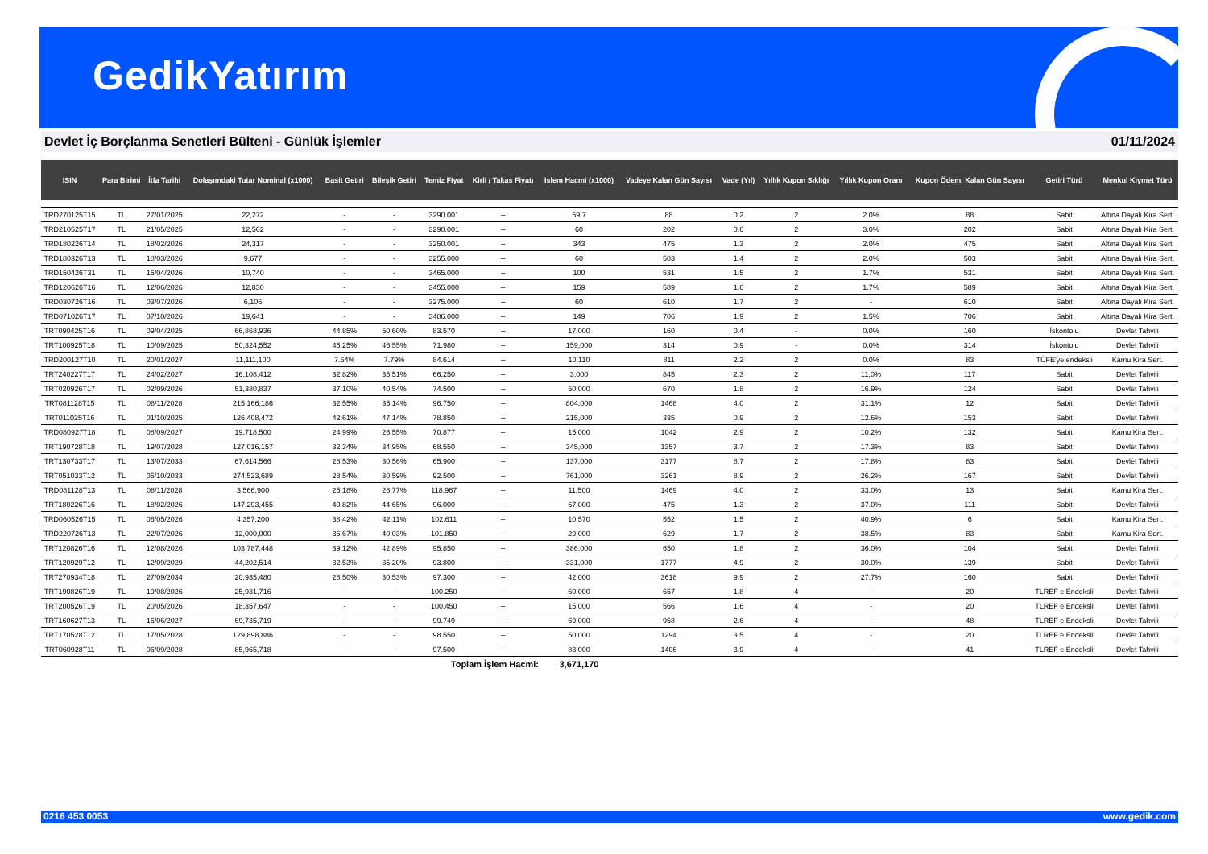GedikYatırım
Devlet İç Borçlanma Senetleri Bülteni - Günlük İşlemler 01/11/2024
| ISIN | Para Birimi | İtfa Tarihi | Dolaşımdaki Tutar Nominal (x1000) | Basit Getiri | Bileşik Getiri | Temiz Fiyat | Kirli / Takas Fiyatı | Islem Hacmi (x1000) | Vadeye Kalan Gün Sayısı | Vade (Yıl) | Yıllık Kupon Sıklığı | Yıllık Kupon Oranı | Kupon Ödem. Kalan Gün Sayısı | Getiri Türü | Menkul Kıymet Türü |
| --- | --- | --- | --- | --- | --- | --- | --- | --- | --- | --- | --- | --- | --- | --- | --- |
| TRD270125T15 | TL | 27/01/2025 | 22,272 | - | - | 3290.001 | -- | 59.7 | 88 | 0.2 | 2 | 2.0% | 88 | Sabit | Altına Dayalı Kira Sert. |
| TRD210525T17 | TL | 21/05/2025 | 12,562 | - | - | 3290.001 | -- | 60 | 202 | 0.6 | 2 | 3.0% | 202 | Sabit | Altına Dayalı Kira Sert. |
| TRD180226T14 | TL | 18/02/2026 | 24,317 | - | - | 3250.001 | -- | 343 | 475 | 1.3 | 2 | 2.0% | 475 | Sabit | Altına Dayalı Kira Sert. |
| TRD180326T13 | TL | 18/03/2026 | 9,677 | - | - | 3255.000 | -- | 60 | 503 | 1.4 | 2 | 2.0% | 503 | Sabit | Altına Dayalı Kira Sert. |
| TRD150426T31 | TL | 15/04/2026 | 10,740 | - | - | 3465.000 | -- | 100 | 531 | 1.5 | 2 | 1.7% | 531 | Sabit | Altına Dayalı Kira Sert. |
| TRD120626T16 | TL | 12/06/2026 | 12,830 | - | - | 3455.000 | -- | 159 | 589 | 1.6 | 2 | 1.7% | 589 | Sabit | Altına Dayalı Kira Sert. |
| TRD030726T16 | TL | 03/07/2026 | 6,106 | - | - | 3275.000 | -- | 60 | 610 | 1.7 | 2 | - | 610 | Sabit | Altına Dayalı Kira Sert. |
| TRD071026T17 | TL | 07/10/2026 | 19,641 | - | - | 3486.000 | -- | 149 | 706 | 1.9 | 2 | 1.5% | 706 | Sabit | Altına Dayalı Kira Sert. |
| TRT090425T16 | TL | 09/04/2025 | 66,868,936 | 44.85% | 50.60% | 83.570 | -- | 17,000 | 160 | 0.4 | - | 0.0% | 160 | İskontolu | Devlet Tahvili |
| TRT100925T18 | TL | 10/09/2025 | 50,324,552 | 45.25% | 46.55% | 71.980 | -- | 159,000 | 314 | 0.9 | - | 0.0% | 314 | İskontolu | Devlet Tahvili |
| TRD200127T10 | TL | 20/01/2027 | 11,111,100 | 7.64% | 7.79% | 84.614 | -- | 10,110 | 811 | 2.2 | 2 | 0.0% | 83 | TÜFE'ye endeksli | Kamu Kira Sert. |
| TRT240227T17 | TL | 24/02/2027 | 16,108,412 | 32.82% | 35.51% | 66.250 | -- | 3,000 | 845 | 2.3 | 2 | 11.0% | 117 | Sabit | Devlet Tahvili |
| TRT020926T17 | TL | 02/09/2026 | 51,380,837 | 37.10% | 40.54% | 74.500 | -- | 50,000 | 670 | 1.8 | 2 | 16.9% | 124 | Sabit | Devlet Tahvili |
| TRT081128T15 | TL | 08/11/2028 | 215,166,186 | 32.55% | 35.14% | 96.750 | -- | 804,000 | 1468 | 4.0 | 2 | 31.1% | 12 | Sabit | Devlet Tahvili |
| TRT011025T16 | TL | 01/10/2025 | 126,408,472 | 42.61% | 47.14% | 78.850 | -- | 215,000 | 335 | 0.9 | 2 | 12.6% | 153 | Sabit | Devlet Tahvili |
| TRD080927T18 | TL | 08/09/2027 | 19,718,500 | 24.99% | 26.55% | 70.877 | -- | 15,000 | 1042 | 2.9 | 2 | 10.2% | 132 | Sabit | Kamu Kira Sert. |
| TRT190728T18 | TL | 19/07/2028 | 127,016,157 | 32.34% | 34.95% | 68.550 | -- | 345,000 | 1357 | 3.7 | 2 | 17.3% | 83 | Sabit | Devlet Tahvili |
| TRT130733T17 | TL | 13/07/2033 | 67,614,566 | 28.53% | 30.56% | 65.900 | -- | 137,000 | 3177 | 8.7 | 2 | 17.8% | 83 | Sabit | Devlet Tahvili |
| TRT051033T12 | TL | 05/10/2033 | 274,523,689 | 28.54% | 30.59% | 92.500 | -- | 761,000 | 3261 | 8.9 | 2 | 26.2% | 167 | Sabit | Devlet Tahvili |
| TRD081128T13 | TL | 08/11/2028 | 3,566,900 | 25.18% | 26.77% | 118.967 | -- | 11,500 | 1469 | 4.0 | 2 | 33.0% | 13 | Sabit | Kamu Kira Sert. |
| TRT180226T16 | TL | 18/02/2026 | 147,293,455 | 40.82% | 44.65% | 96.000 | -- | 67,000 | 475 | 1.3 | 2 | 37.0% | 111 | Sabit | Devlet Tahvili |
| TRD060526T15 | TL | 06/05/2026 | 4,357,200 | 38.42% | 42.11% | 102.611 | -- | 10,570 | 552 | 1.5 | 2 | 40.9% | 6 | Sabit | Kamu Kira Sert. |
| TRD220726T13 | TL | 22/07/2026 | 12,000,000 | 36.67% | 40.03% | 101.850 | -- | 29,000 | 629 | 1.7 | 2 | 38.5% | 83 | Sabit | Kamu Kira Sert. |
| TRT120826T16 | TL | 12/08/2026 | 103,787,448 | 39.12% | 42.89% | 95.850 | -- | 386,000 | 650 | 1.8 | 2 | 36.0% | 104 | Sabit | Devlet Tahvili |
| TRT120929T12 | TL | 12/09/2029 | 44,202,514 | 32.53% | 35.20% | 93.800 | -- | 331,000 | 1777 | 4.9 | 2 | 30.0% | 139 | Sabit | Devlet Tahvili |
| TRT270934T18 | TL | 27/09/2034 | 20,935,480 | 28.50% | 30.53% | 97.300 | -- | 42,000 | 3618 | 9.9 | 2 | 27.7% | 160 | Sabit | Devlet Tahvili |
| TRT190826T19 | TL | 19/08/2026 | 25,931,716 | - | - | 100.250 | -- | 60,000 | 657 | 1.8 | 4 | - | 20 | TLREF e Endeksli | Devlet Tahvili |
| TRT200526T19 | TL | 20/05/2026 | 18,357,647 | - | - | 100.450 | -- | 15,000 | 566 | 1.6 | 4 | - | 20 | TLREF e Endeksli | Devlet Tahvili |
| TRT160627T13 | TL | 16/06/2027 | 69,735,719 | - | - | 99.749 | -- | 69,000 | 958 | 2.6 | 4 | - | 48 | TLREF e Endeksli | Devlet Tahvili |
| TRT170528T12 | TL | 17/05/2028 | 129,898,886 | - | - | 98.550 | -- | 50,000 | 1294 | 3.5 | 4 | - | 20 | TLREF e Endeksli | Devlet Tahvili |
| TRT060928T11 | TL | 06/09/2028 | 85,965,718 | - | - | 97.500 | -- | 83,000 | 1406 | 3.9 | 4 | - | 41 | TLREF e Endeksli | Devlet Tahvili |
| | | | | | | Toplam İşlem Hacmi: | | 3,671,170 | | | | | | | |
0216 453 0053 www.gedik.com